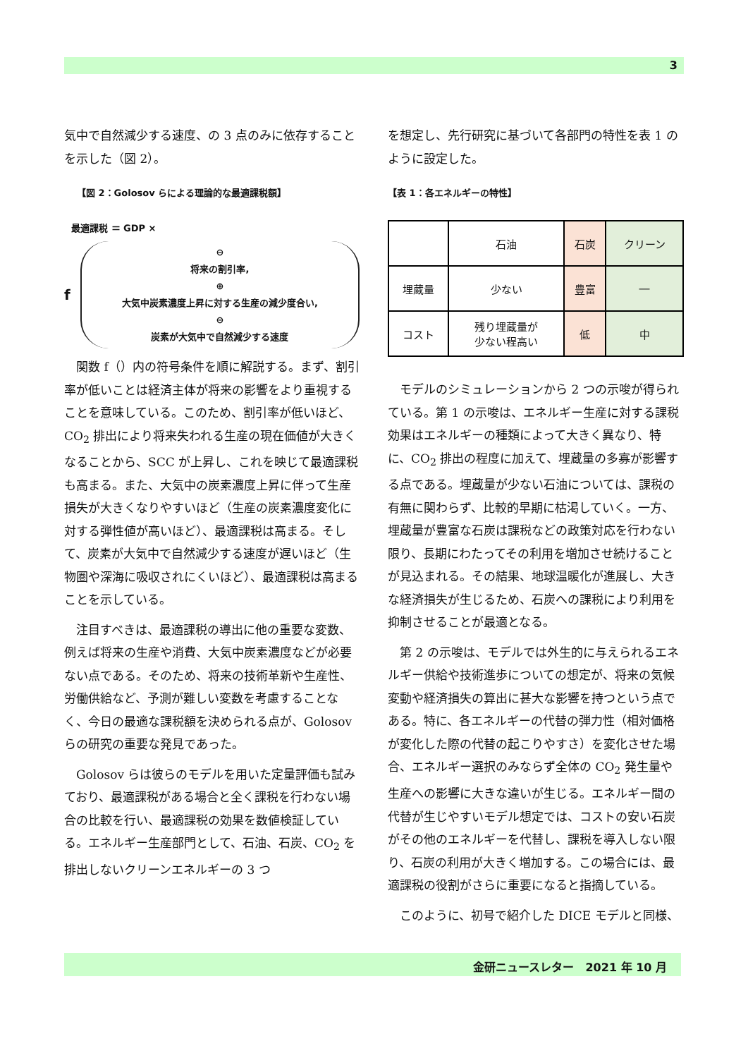3
気中で自然減少する速度、の 3 点のみに依存することを示した（図 2）。
【図 2：Golosov らによる理論的な最適課税額】
最適課税 ＝ GDP ×
f
⊖
将来の割引率,
⊕
大気中炭素濃度上昇に対する生産の減少度合い,
⊖
炭素が大気中で自然減少する速度
　関数 f（）内の符号条件を順に解説する。まず、割引率が低いことは経済主体が将来の影響をより重視することを意味している。このため、割引率が低いほど、CO<sub>2</sub> 排出により将来失われる生産の現在価値が大きくなることから、SCC が上昇し、これを映じて最適課税も高まる。また、大気中の炭素濃度上昇に伴って生産損失が大きくなりやすいほど（生産の炭素濃度変化に対する弾性値が高いほど）、最適課税は高まる。そして、炭素が大気中で自然減少する速度が遅いほど（生物圏や深海に吸収されにくいほど）、最適課税は高まることを示している。
　注目すべきは、最適課税の導出に他の重要な変数、例えば将来の生産や消費、大気中炭素濃度などが必要ない点である。そのため、将来の技術革新や生産性、労働供給など、予測が難しい変数を考慮することなく、今日の最適な課税額を決められる点が、Golosov らの研究の重要な発見であった。
　Golosov らは彼らのモデルを用いた定量評価も試みており、最適課税がある場合と全く課税を行わない場合の比較を行い、最適課税の効果を数値検証している。エネルギー生産部門として、石油、石炭、CO<sub>2</sub> を排出しないクリーンエネルギーの 3 つ
を想定し、先行研究に基づいて各部門の特性を表 1 のように設定した。
【表 1：各エネルギーの特性】
| | 石油 | 石炭 | クリーン |
| 埋蔵量 | 少ない | 豊富 | ― |
| コスト | 残り埋蔵量が 少ない程高い | 低 | 中 |
　モデルのシミュレーションから 2 つの示唆が得られている。第 1 の示唆は、エネルギー生産に対する課税効果はエネルギーの種類によって大きく異なり、特に、CO<sub>2</sub> 排出の程度に加えて、埋蔵量の多寡が影響する点である。埋蔵量が少ない石油については、課税の有無に関わらず、比較的早期に枯渇していく。一方、埋蔵量が豊富な石炭は課税などの政策対応を行わない限り、長期にわたってその利用を増加させ続けることが見込まれる。その結果、地球温暖化が進展し、大きな経済損失が生じるため、石炭への課税により利用を抑制させることが最適となる。
　第 2 の示唆は、モデルでは外生的に与えられるエネルギー供給や技術進歩についての想定が、将来の気候変動や経済損失の算出に甚大な影響を持つという点である。特に、各エネルギーの代替の弾力性（相対価格が変化した際の代替の起こりやすさ）を変化させた場合、エネルギー選択のみならず全体の CO<sub>2</sub> 発生量や生産への影響に大きな違いが生じる。エネルギー間の代替が生じやすいモデル想定では、コストの安い石炭がその他のエネルギーを代替し、課税を導入しない限り、石炭の利用が大きく増加する。この場合には、最適課税の役割がさらに重要になると指摘している。
　このように、初号で紹介した DICE モデルと同様、
金研ニュースレター　2021 年 10 月